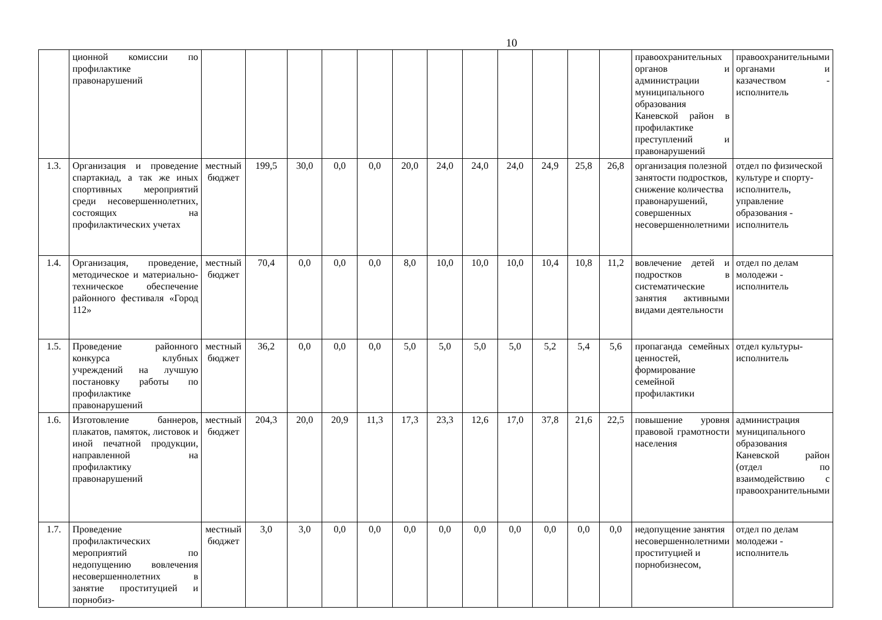10
| | ционной комиссии по профилактике правонарушений | | | | | | | | | | | | | правоохранительных органов и администрации муниципального образования Каневской район в профилактике преступлений и правонарушений | правоохранительными органами и казачеством - исполнитель |
| 1.3. | Организация и проведение спартакиад, а так же иных спортивных мероприятий среди несовершеннолетних, состоящих на профилактических учетах | местный бюджет | 199,5 | 30,0 | 0,0 | 0,0 | 20,0 | 24,0 | 24,0 | 24,0 | 24,9 | 25,8 | 26,8 | организация полезной занятости подростков, снижение количества правонарушений, совершенных несовершеннолетними | отдел по физической культуре и спорту-исполнитель, управление образования - исполнитель |
| 1.4. | Организация, проведение, методическое и материально-техническое обеспечение районного фестиваля «Город 112» | местный бюджет | 70,4 | 0,0 | 0,0 | 0,0 | 8,0 | 10,0 | 10,0 | 10,0 | 10,4 | 10,8 | 11,2 | вовлечение детей и подростков в систематические занятия активными видами деятельности | отдел по делам молодежи - исполнитель |
| 1.5. | Проведение районного конкурса клубных учреждений на лучшую постановку работы по профилактике правонарушений | местный бюджет | 36,2 | 0,0 | 0,0 | 0,0 | 5,0 | 5,0 | 5,0 | 5,0 | 5,2 | 5,4 | 5,6 | пропаганда семейных ценностей, формирование семейной профилактики | отдел культуры- исполнитель |
| 1.6. | Изготовление баннеров, плакатов, памяток, листовок и иной печатной продукции, направленной на профилактику правонарушений | местный бюджет | 204,3 | 20,0 | 20,9 | 11,3 | 17,3 | 23,3 | 12,6 | 17,0 | 37,8 | 21,6 | 22,5 | повышение уровня правовой грамотности населения | администрация муниципального образования Каневской район (отдел по взаимодействию с правоохранительными |
| 1.7. | Проведение профилактических мероприятий по недопущению вовлечения несовершеннолетних в занятие проституцией и порнобиз- | местный бюджет | 3,0 | 3,0 | 0,0 | 0,0 | 0,0 | 0,0 | 0,0 | 0,0 | 0,0 | 0,0 | 0,0 | недопущение занятия несовершеннолетними проституцией и порнобизнесом, | отдел по делам молодежи - исполнитель |